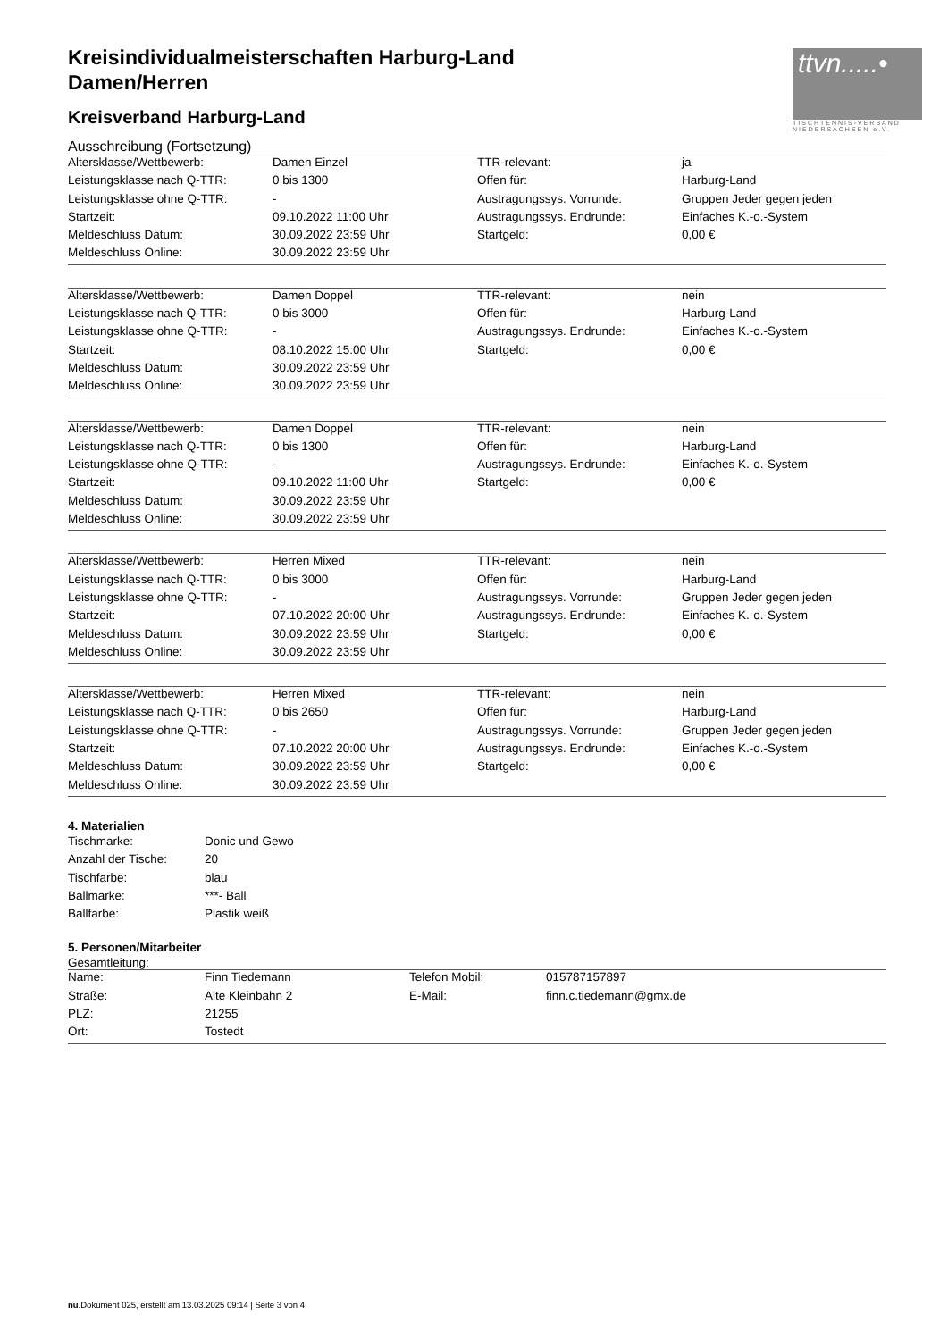ttvn.....•
TISCHTENNIS-VERBAND NIEDERSACHSEN e.V.
Kreisindividualmeisterschaften Harburg-Land
Damen/Herren
Kreisverband Harburg-Land
Ausschreibung (Fortsetzung)
| Altersklasse/Wettbewerb: | Damen Einzel | TTR-relevant: | ja |
| Leistungsklasse nach Q-TTR: | 0 bis 1300 | Offen für: | Harburg-Land |
| Leistungsklasse ohne Q-TTR: | - | Austragungssys. Vorrunde: | Gruppen Jeder gegen jeden |
| Startzeit: | 09.10.2022 11:00 Uhr | Austragungssys. Endrunde: | Einfaches K.-o.-System |
| Meldeschluss Datum: | 30.09.2022 23:59 Uhr | Startgeld: | 0,00 € |
| Meldeschluss Online: | 30.09.2022 23:59 Uhr | | |
| Altersklasse/Wettbewerb: | Damen Doppel | TTR-relevant: | nein |
| Leistungsklasse nach Q-TTR: | 0 bis 3000 | Offen für: | Harburg-Land |
| Leistungsklasse ohne Q-TTR: | - | Austragungssys. Endrunde: | Einfaches K.-o.-System |
| Startzeit: | 08.10.2022 15:00 Uhr | Startgeld: | 0,00 € |
| Meldeschluss Datum: | 30.09.2022 23:59 Uhr | | |
| Meldeschluss Online: | 30.09.2022 23:59 Uhr | | |
| Altersklasse/Wettbewerb: | Damen Doppel | TTR-relevant: | nein |
| Leistungsklasse nach Q-TTR: | 0 bis 1300 | Offen für: | Harburg-Land |
| Leistungsklasse ohne Q-TTR: | - | Austragungssys. Endrunde: | Einfaches K.-o.-System |
| Startzeit: | 09.10.2022 11:00 Uhr | Startgeld: | 0,00 € |
| Meldeschluss Datum: | 30.09.2022 23:59 Uhr | | |
| Meldeschluss Online: | 30.09.2022 23:59 Uhr | | |
| Altersklasse/Wettbewerb: | Herren Mixed | TTR-relevant: | nein |
| Leistungsklasse nach Q-TTR: | 0 bis 3000 | Offen für: | Harburg-Land |
| Leistungsklasse ohne Q-TTR: | - | Austragungssys. Vorrunde: | Gruppen Jeder gegen jeden |
| Startzeit: | 07.10.2022 20:00 Uhr | Austragungssys. Endrunde: | Einfaches K.-o.-System |
| Meldeschluss Datum: | 30.09.2022 23:59 Uhr | Startgeld: | 0,00 € |
| Meldeschluss Online: | 30.09.2022 23:59 Uhr | | |
| Altersklasse/Wettbewerb: | Herren Mixed | TTR-relevant: | nein |
| Leistungsklasse nach Q-TTR: | 0 bis 2650 | Offen für: | Harburg-Land |
| Leistungsklasse ohne Q-TTR: | - | Austragungssys. Vorrunde: | Gruppen Jeder gegen jeden |
| Startzeit: | 07.10.2022 20:00 Uhr | Austragungssys. Endrunde: | Einfaches K.-o.-System |
| Meldeschluss Datum: | 30.09.2022 23:59 Uhr | Startgeld: | 0,00 € |
| Meldeschluss Online: | 30.09.2022 23:59 Uhr | | |
4. Materialien
| Tischmarke: | Donic und Gewo |
| Anzahl der Tische: | 20 |
| Tischfarbe: | blau |
| Ballmarke: | ***- Ball |
| Ballfarbe: | Plastik weiß |
5. Personen/Mitarbeiter
Gesamtleitung:
| Name: | Finn Tiedemann | Telefon Mobil: | 015787157897 |
| Straße: | Alte Kleinbahn 2 | E-Mail: | finn.c.tiedemann@gmx.de |
| PLZ: | 21255 | | |
| Ort: | Tostedt | | |
nu.Dokument 025, erstellt am 13.03.2025 09:14 | Seite 3 von 4